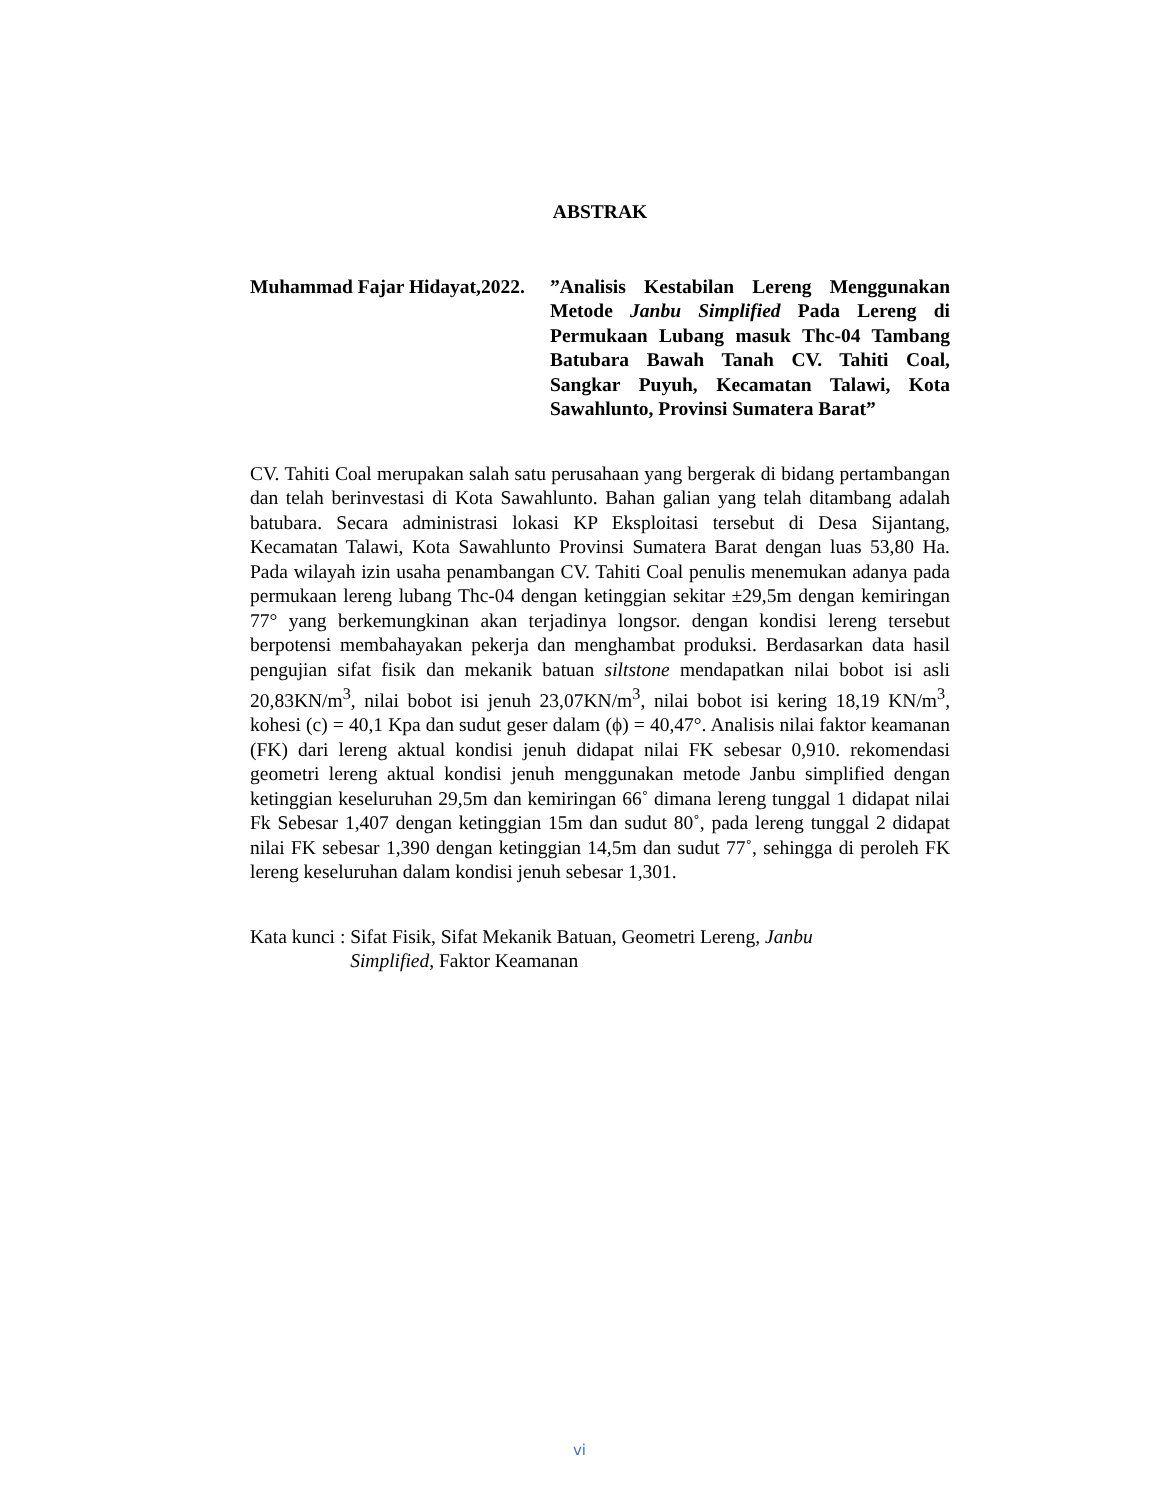ABSTRAK
Muhammad Fajar Hidayat,2022.
”Analisis Kestabilan Lereng Menggunakan Metode Janbu Simplified Pada Lereng di Permukaan Lubang masuk Thc-04 Tambang Batubara Bawah Tanah CV. Tahiti Coal, Sangkar Puyuh, Kecamatan Talawi, Kota Sawahlunto, Provinsi Sumatera Barat”
CV. Tahiti Coal merupakan salah satu perusahaan yang bergerak di bidang pertambangan dan telah berinvestasi di Kota Sawahlunto. Bahan galian yang telah ditambang adalah batubara. Secara administrasi lokasi KP Eksploitasi tersebut di Desa Sijantang, Kecamatan Talawi, Kota Sawahlunto Provinsi Sumatera Barat dengan luas 53,80 Ha. Pada wilayah izin usaha penambangan CV. Tahiti Coal penulis menemukan adanya pada permukaan lereng lubang Thc-04 dengan ketinggian sekitar ±29,5m dengan kemiringan 77° yang berkemungkinan akan terjadinya longsor. dengan kondisi lereng tersebut berpotensi membahayakan pekerja dan menghambat produksi. Berdasarkan data hasil pengujian sifat fisik dan mekanik batuan siltstone mendapatkan nilai bobot isi asli 20,83KN/m<sup>3</sup>, nilai bobot isi jenuh 23,07KN/m<sup>3</sup>, nilai bobot isi kering 18,19 KN/m<sup>3</sup>, kohesi (c) = 40,1 Kpa dan sudut geser dalam (ϕ) = 40,47°. Analisis nilai faktor keamanan (FK) dari lereng aktual kondisi jenuh didapat nilai FK sebesar 0,910. rekomendasi geometri lereng aktual kondisi jenuh menggunakan metode Janbu simplified dengan ketinggian keseluruhan 29,5m dan kemiringan 66˚ dimana lereng tunggal 1 didapat nilai Fk Sebesar 1,407 dengan ketinggian 15m dan sudut 80˚, pada lereng tunggal 2 didapat nilai FK sebesar 1,390 dengan ketinggian 14,5m dan sudut 77˚, sehingga di peroleh FK lereng keseluruhan dalam kondisi jenuh sebesar 1,301.
Kata kunci : Sifat Fisik, Sifat Mekanik Batuan, Geometri Lereng, Janbu Simplified, Faktor Keamanan
vi